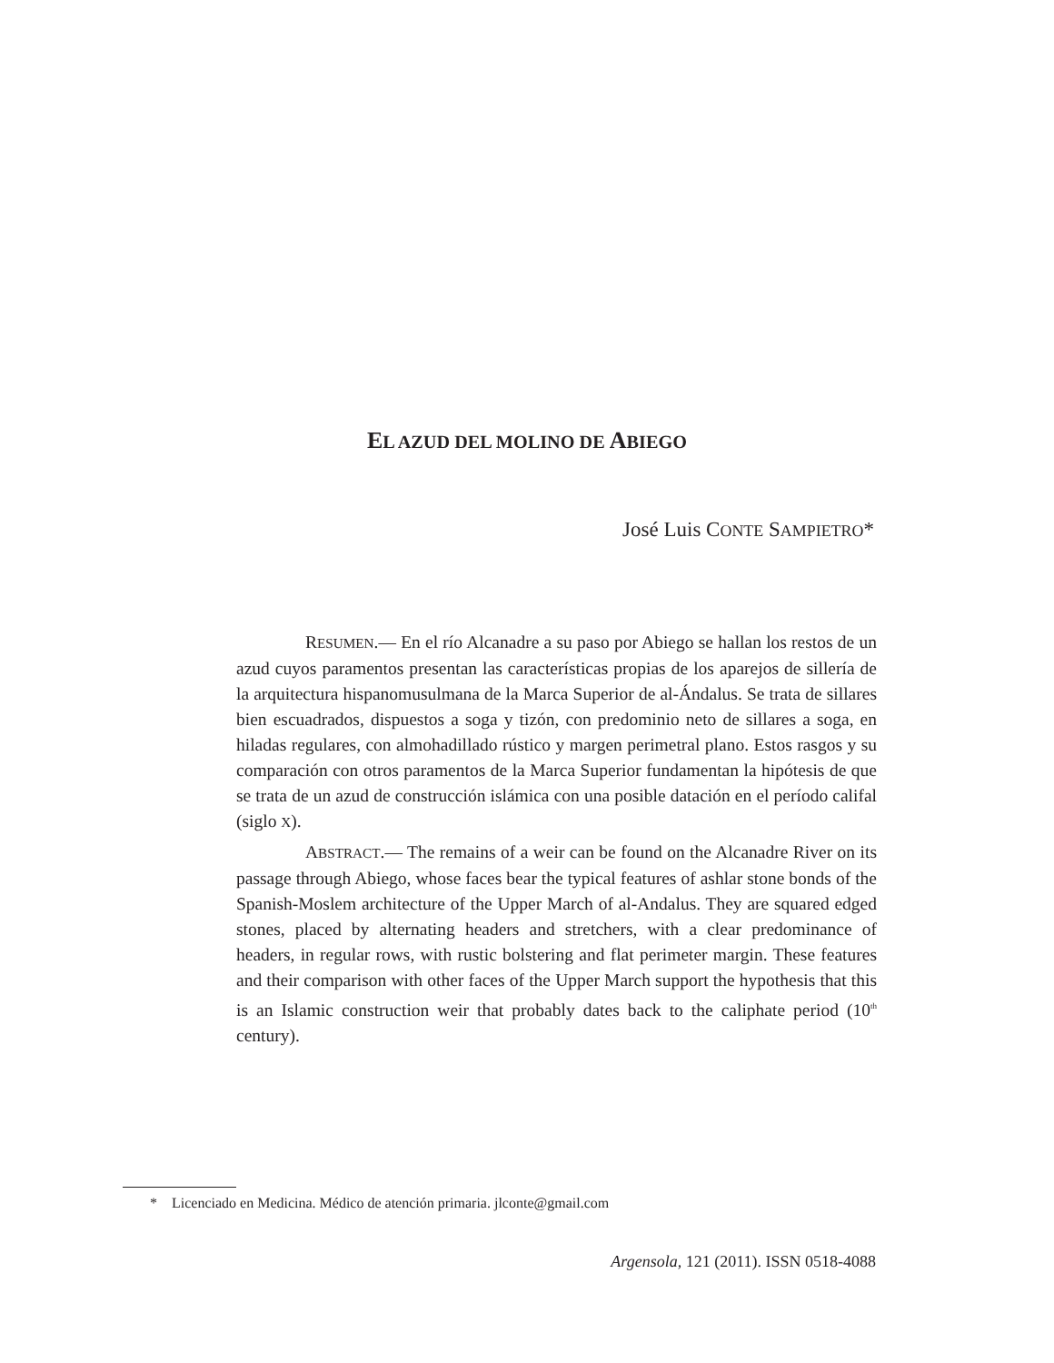EL AZUD DEL MOLINO DE ABIEGO
José Luis CONTE SAMPIETRO*
RESUMEN.— En el río Alcanadre a su paso por Abiego se hallan los restos de un azud cuyos paramentos presentan las características propias de los aparejos de sillería de la arquitectura hispanomusulmana de la Marca Superior de al-Ándalus. Se trata de sillares bien escuadrados, dispuestos a soga y tizón, con predominio neto de sillares a soga, en hiladas regulares, con almohadillado rústico y margen perimetral plano. Estos rasgos y su comparación con otros paramentos de la Marca Superior fundamentan la hipótesis de que se trata de un azud de construcción islámica con una posible datación en el período califal (siglo X).
ABSTRACT.— The remains of a weir can be found on the Alcanadre River on its passage through Abiego, whose faces bear the typical features of ashlar stone bonds of the Spanish-Moslem architecture of the Upper March of al-Andalus. They are squared edged stones, placed by alternating headers and stretchers, with a clear predominance of headers, in regular rows, with rustic bolstering and flat perimeter margin. These features and their comparison with other faces of the Upper March support the hypothesis that this is an Islamic construction weir that probably dates back to the caliphate period (10<sup>th</sup> century).
* Licenciado en Medicina. Médico de atención primaria. jlconte@gmail.com
Argensola, 121 (2011). ISSN 0518-4088